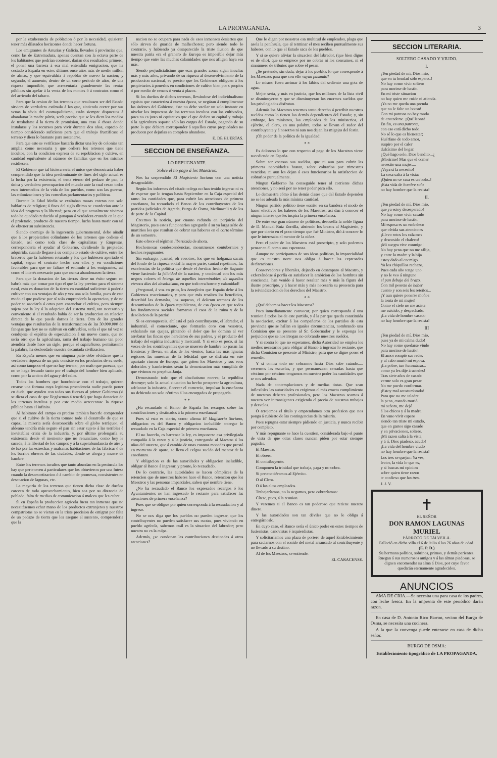LA PROPAGANDA. 3
por la exuberancia de poblacion ó por la necesidad, quisieran tener más dilatados horizontes donde hacer fortuna.
Los emigrantes de Asturias y Galicia, llevados á provincias que, como las de Extremadura, apenas cuentan con la octava parte de los habitantes que podrían contener, darían dos resultados: primero, el poner una barrera á esa mal entendida emigracion, que ha costado á España en estos últimos once años más de medio millon de almas, y que equivaldría á repoblar de nuevo la nacion; y segundo, el aumento, dentro de un corto período de años, de una riqueza imponible, que acrecentaría grandemente las rentas públicas sin apelar á la venta de los montes ó á contratos como el del arriendo del tabaco.
Para que la cesion de los terrenos que resultasen ser del Estado sirviera de verdadero estímulo á los que, sintiendo correr por sus venas la sávia del cosmopolitismo, están siempre dispuestos á abandonar la madre pátria, sería preciso que se les diera los medios de trasladarse á la tierra de promision, una casa ó choza donde instalarse y los recursos para vivir durante dos años, espacio de tiempo considerado suficiente para que el trabajo fructificase el terreno y diera lo bastante para sostenerse.
Para que esto se verificase bastaría dictar una ley de colonias tan amplia como necesaria y que cediera los terrenos que tiene incultos, con la condicion expresa de su repoblacion y cultivo, en cantidad equivalente al número de familias que en los mismos residiesen.
El Gobierno que tal hiciera sería el único que demostraría haber comprendido que la idea predominante de fines del siglo actual es la lucha por la existencia, el tema eterno del pedazo de pan, la única y verdadera preocupacion del mundo ante la cual cesan todos esos intermedios de la vida de los pueblos, como son las guerras, las colonizaciones y las comedias parlamentarias y políticas.
Durante la Edad Media se exaltaban masas enteras con solo hablarles de religion; á fines del siglo último se enardecian ante la idea del progreso y la libertad; pero en el que actualmente vivimos todo ha quedado reducido al ganapan ó verdadera cruzada en la que el proletario, producto de nuestro tiempo, lucha hasta morir con tal de obtener su subsistencia.
Siendo enemigo de la ingerencia gubernamental, debo añadir que á los propietarios colindantes de los terrenos que cediese el Estado, así como toda clase de capitalistas y Empresas, corresponderia el ayudar al Gobierno, dividiendo la propiedad adquirida, cuando llegase á su completo estado de cultivo, entre los braceros que la hubiesen roturado y los que hubiesen aportado el capital, segun el contrato hecho con ellos y en condiciones favorables para que no faltase el estímulo á los emigrantes, así como el interés necesario para que nunca abandonasen la tierra.
Para que la donacion de las tierras diese un éxito seguro no habría más que tomar por tipo el que la ley previno para el sistema rural, esto es donacion de la tierra en cantidad suficiente á poderla cultivar con sus ventajas de año y vez una sola familia, pues de este modo el que pudiese por sí solo emprendería la operacion, y de no poder se asociaría á otros para ensanchar el cultivo, pero siempre sujeto por la ley á la adopcion del sistema rural, tan necesario y conveniente si el resultado había de ser la produccion en relacion directa de lo que puede darnos la tierra. Otra de las grandes ventajas que resultarían de la transformacion de las 30.000.000 de fanegas que hoy no se cultivan en cultivables, sería el que tal vez se condujese el espíritu de especulacion á un nuevo cauce, que no sería otro que la agricultura, rama del trabajo humano tan poco atendida desde hace un siglo, porque el capitalismo, permítaseme la palabra, ha desbordado nuestra decantada civilizacion.
En España menos que en ninguna parte debe olvidarse que la verdadera riqueza de un país consiste en los productos de su suelo, así como tampoco el que no hay terreno, por malo que parezca, que no se haga fecundo tanto por el trabajo del hombre bien aplicado, como por la accion del agua y del calor.
Todos los hombres que honrándose con el trabajo, quieran crearse una fortuna cuya legitima procedencia nadie pueda poner en duda, que ayuden con todas sus fuerzas al primer Gobierno (si se diera el caso de que llegásemos á tenerlo) que haga donacion de los terrenos incultos y por este medio acrecentase la riqueza pública hasta el infinito.
Al habitante del campo es preciso tambien hacerle comprender que si el cultivo de la tierra tomase todo el desarrollo de que es capaz, la miseria sería desconocida sobre el globo terráqueo, el aldeano tendría más seguro el pan sin estar sujeto á las terribles é inevitables crisis de la industria, y, por último prolongaría su existencia desde el momento que no renunciase, como hoy le sucede, á la libertad de los campos y á la superabundancia de aire y de luz por las estrechas y malsanas habitaciones de las fábricas ó de los barrios obreros de las ciudades, donde se ahoga y muere de hambre.
Entre los terrenos incultos que tanto abundan en la península los hay que pertenecen á particulares que los obtuvieron por una futesa cuando la desamortizacion ó á cambio de promesas, consistentes en desecacion de lagunas, etc.
La mayoría de los terrenos que tienen dicha clase de dueños carecen de todo aprovechamiento, bien sea por su distancia de poblado, falta de medios de comunicacion ó maleza que les cubre.
Si en España la produccion agrícola fuera tan inmensa que no necesitásemos echar mano de los productos extranjeros y nuestros compatriotas no se vieran en la triste precision de emigrar por falta de un pedazo de tierra que les asegure el sustento, comprenderia que la
nacion no se ocupara para nada de esos inmensos desiertos que sólo sirven de guarida de malhechores; pero siendo todo lo contrario, y habiendo ya desaparecido la triste ilusion de que nuestra patria era el granero de Europa es imposible dejar más tiempo que entre las muchas calamidades que nos afligen haya esa más.
Siendo perjudicialísimo que esas grandes zonas sigan incultas más y más años, privando de su riqueza al desenvolvimiento de la produccion nacional, es preciso que los Gobiernos obliguen á los propietarios á ponerlos en condiciones de cultivo bien por s propios ó por medio de censos ó venta á plazos.
Si los dueños de dichos terrenos, llevándose del individualismo egoista que caracteriza á nuestra época, se negáran á cumplimentar las órdenes del Gobierno, éste no debe vacilar un solo instante en nivelar los impuestos de los terrenos incultos con los cultivados, pues no es justo ni equitativo que el que dedica su capital y trabajo á la agricultura soporte sólo las cargas del Estado, pagando de su parte lo que debiera corresponder á aquellos cuyas propiedades no producen por dejarlas en completo abandono.
E. DE HUERTAS.
SECCION DE ENSEÑANZA.
LO REPUGNANTE.
Sobre el no pago á los Maestros.
Nos ha sorprendido El Magisterio Soriano con una noticia desagradable.
Según los informes del citado colega no han tenido ingreso ni es de esperar que lo tengan hasta Septiembre en la Caja especial del ramo las cantidades que, para cubrir las atenciones de primera enseñanza, ha recaudado el Banco de los contribuyentes de los partidos judiciales de Agreda, Burgo de Osma, Medinaceli y de los de parte de la Capital.
Creemos la noticia, por cuanto redunda en perjuicio del Magisterio, pues estos funcionarios agregarán á su ya larga série de martirios los que resultan de cobrar sus haberes en el corto término de un semestre.
Esto ofrece el régimen liberticida de ahora.
Bochornosas condescendencias, monstruosos contubernios y hechos repugnantes.
Sin embargo, ¡cantad, oh vosotros, los que en holganza sacais del fondo de la riqueza social la mayor parte, cantad repetimos, las excelencias de la política que desde el heróico hecho de Sagunto viene haciendo la felicidad de la nacion, y condenad con los más negros colores el letargo de aquellos interminables, de aquellos eternos dias del absolutismo, en que todo era horror y calamidad!
¡Pregonad, á voz en grito, los beneficios que España debe á los Gobiernos reaccionarios, y para que más resalten los beneficios, describid las demasías, los saqueos, el delirum tremens de los descamisados de la época republicana, de esa época en que todos los fundamentos sociales formaron el caos de la ruina y de la desolacion de la patria!
Si os enronqueceis, ahí está el país contribuyente, el labrador, el industrial, el comerciante, que formarán coro con vosotros, exhalando sus quejas, pintando el dolor que les domina al ver arrebatar las fincas que heredaron de sus padres, y el producto del trabajo del espíritu industrial y mercantil. Y si esto es poco, si las voces de los contribuyentes que se mueren de hambre no pasan las fronteras y llevan, en alas de los vientos, hasta las más ignatas regiones las muestras de la felicidad que se disfruta en este apartado rincon de Europa, que griten los Maestros y sus ecos doloridos y hambrientos serán la demostracion más cumplida de que vivimos en perpétua Jauja.
Demostrando todo que el absolutismo enerva; la república destruye; solo la actual situacion ha hecho prosperar la agricultura, adelantar la industria, florecer el comercio, impulsar la enseñanza no debiendo un solo céntimo á los encargados de propagarla.
* *
¿Ha recaudado el Banco de España los recargos sobre las contribuciones y destinados á la primera enseñanza?
Pues si esto es cierto, como afirma El Magisterio Soriano, obligacion es del Banco y obligacion ineludible entregar lo recaudado en la Caja especial de primera enseñanza.
El no hacerlo, es barrenar la ley, es imponerse esa privilegiada compañía á la razon y á la justicia, entregando al Maestro á las uñas del usurero, que á cambio de unas cuantas monedas que prestó en momento de apuro, se lleva el exíguo sueldo del mentor de la enseñanza.
Y obligacion es de las autoridades y obligacion ineludible, obligar al Banco á ingresar, y pronto, lo recaudado.
De lo contrario, las autoridades se hacen cómplices de la retencion que de nuestros haberes hace el Banco, retencion que los Maestros y las personas imparciales, saben qué nombre tiene.
¿No ha recaudado el Banco los expresados recargos ó los Ayuntamientos no han ingresado lo restante para satisfacer las atenciones de primera enseñanza?
Pues que se obligue por quien corresponda á la recaudacion y al ingreso.
No se nos diga que los pueblos no pueden ingresar, que los contribuyentes no pueden satisfacer sus cuotas, pues viviendo en pueblo agrícola, sabemos cuál es la situacion del labrador; pero nuestra no es la culpa.
Además, ¿se condonan las contribuciones destinadas á otras atenciones?
Que lo digan por nosotros esa multitud de empleados, plaga que asola la península, que al terminar el mes reciben puntualmente sus haberes, con lo que el Estado saca de los pueblos.
Y si se quiere aliviar la situacion del labrador, (que bien digno es de ello), que se empiece por no cobrar ni los consumos, ni el sinnúmero de tributos que sobre él pesan.
¿Se pretende, sin duda, dejar á los pueblos lo que corresponde á los Maestros para que con ello vayan pasando?
Lo mismo fuera arrimar á los lábios del sediento una gota de agua.
Mejor sería, y más en justicia, que los millones de la lista civil se disminuyeran y que se disminuyeran los enormes sueldos que los privilegiados disfrutan.
Además los Maestros tenemos tanto derecho á percibir nuestros sueldos como lo tienen los demás dependientes del Estado; y, sin embargo, los ministros, los empleados de los ministerios, el ejército, el clero, en una palabra, todos se llevan el sudor del contribuyente y á nosotros ni aun nos dejan las migajas del festin.
¡Oh poder de la política de la igualdad!
* *
Es doloroso lo que con respecto al pago de los Maestros viene sucediendo en España.
Sobre ser escasos sus sueldos, que ni aun para cubrir las primeras necesidades bastan, sobre cobrarlos por trimestres vencidos, ni aun les dejan á esos funcionarios la satisfaccion de cobrarlos puntualmente.
Ningun Gobierno ha conseguido tener al corriente dichas atenciones, y no será por no tener poder para ello.
Lo demuestra cómo á las demás clases que del Estado dependen no se les adeuda la más mínima cantidad.
Ningun partido político tiene escrito en su bandera el modo de hacer efectivos los haberes de los Maestros; así dan á conocer el ningun interés que les inspira la primera enseñanza.
De entre ese gran número de políticos, descuella la noble figura de D. Manuel Ruiz Zorrilla, abriendo los brazos al Magisterio, y que por cierto en el poco tiempo que fué Ministro, dió á conocer lo que le interesaba el mentor de la niñez.
Pero el padre de los Maestros está proscripto, y solo podemos pensar en él como una esperanza.
Aunque no participamos de sus ideas políticas, la imparcialidad que es nuestro norte nos obliga á hacer las expresadas declaraciones.
Conservadores y liberales, dejando en desamparo al Maestro, y exforzándose á porfía en satisfacer la ambicion de los hombres sin conciencia, han venido á hacer resaltar más y más la figura del ilustre proscripto, y á hacer más y más necesaria su presencia para la reivindicacion de los derechos del Maestro.
* *
¿Qué debemos hacer los Maestros?
Pues inmediatamente convocar, por quien corresponda á una reunion á todos los de este partido, y á la par que queda constituida la asociacion, excitar á los compañeros de los partidos de esta provincia que se hallan en iguales circunstancias, nombrando una Comision que se presente al Sr. Gobernador y le exponga los perjuicios que se nos irrogan no cobrando nuestros sueldos.
Y si contra lo que no esperamos, dicha Autoridad no emplea los medios necesarios para obligar al Banco á ingresar lo restante, que dicha Comision se presente al Ministro, para que se digne poner el remedio.
Y si contra todo no cobramos hasta Dios sabe cuándo..... cerremos las escuelas, y que permanezcan cerradas hasta que céntimo por céntimo tengamos en nuestro poder las cantidades que se nos adeudan.
Nada de contemplaciones y de medias tintas. Que sean inflexibles las autoridades en exigirnos el más exacto cumplimiento de nuestros deberes profesionales, pero los Maestros seamos á nuestra vez intransigentes exigiendo el precio de nuestros trabajos y desvelos.
O arrojemos el título y emprendamos otra profesion que nos ponga á cubierto de las contingencias de la miseria.
Pues repugna estar siempre pidiendo en justicia, y nunca recibir por completo.
Y más repugnante se hace la cuestion, considerada bajo el punto de vista de que otras clases nuncan piden por estar siempre pagadas.
El Maestro.
El obrero.
El contribuyente.
Componen la trinidad que trabaja, paga y no cobra.
Si perteneciéramos al Ejército.
O al Clero.
O á los altos empleados.
Trabajaríamos, no lo negamos, pero cobraríamos:
Cítese, pues, á la reunion.
Y veremos si el Banco es tan poderoso que retiene nuestro dinero.
Y las autoridades son tan déviles que no le obliga á entregárnoslo.
En cuyo caso, el Banco sería el único poder en estos tiempos de fusionistas, canovistas é izquierdistas.
Y solicitaríamos una plaza de portero de aquel Establecimiento para saciarnos con el sonido del metal arrancado al contribuyente y no llevado á su destino.
Al de los Maestros, se entiende.
EL CARACENSE.
SECCION LITERARIA.
SOLTERO CASADO Y VIUDO.
I.
¡Ten piedad de mí, Dios mio,
que en tu bondad sólo espero..!
No hay como vivir soltero
para morirse de hastío.
En mi triste situacion
no hay quien me cuide ni atienda.
¡Ya no me queda una prenda
que no le falte un boton!
Con mi patrona no hay modo
de entenderse. ¡Qué leona!
En fin, es una patrona,
con eso está dicho todo.
No sé lo que es bienestar;
Huérfano de todo amor,
suspiro por el calor
dulcísimo del hogar.
¿Qué hago solo, Dios bendito...¿
¡Morirme! Mas que el comer
necesito una mujer....
¡Vaya si la necesito!
La cosa salta á la vista:
¡Quien no se casa es un bolo..!
¡Esta vida de hombre solo
no hay hombre que la resista!
II.
¡Ten piedad de mí, Dios mio,
que ya estoy desesperado!
No hay como vivir casado
para morirse de hastío.
Mi esposa es un embeleco
que olvida sus atenciones
¡Llevo rotos los calzones
y descosido el chaleco!
¡Mi suegra vive conmigo!
No hay pena que no me aflija,
y entre la madre y la hija
estoy dado al enemigo.
Ya los chiquillos rechazo,
Pues cada año tengo uno
y no le veo á ninguno
el pan debajo del brazo.
Con mil pesetas de haber
cuento y son seis los retoños...
¡Y aun quiere ponerse moños
la tonta de mi mujer!
Como el cielo no me asista
me suicido, y despachado.
¡La vida de hombre casado
no hay hombre que la resista!
III
¡Ten piedad de mí, Dios mio,
pues ya de mi calma dudo!
No hay como quedarse viudo
para morirse de hastío!
El amor rompió sus redes
y al cabo murió mi esposa.
¡La pobre, tan hacendosa...
como ya les dije á ustedes!
Tras siete años de casado
verme solo es gran pesar.
No me puedo conformar.
¡Estoy mal acostumbrado!
Para que no me taladre
la pena, cuando murió
mi señora, me dejó
á los chicos y á la madre.
En vano vivir espero
siendo tan triste mi estado,
que en gastos sigo casado
y en privaciones, soltero.
¡Mi razon salta á la vista,
y á tí, Dios piadoso, acudo!
¡La vida del hombre viudo
no hay hombre que la resista!
Los tres se quejan: Ya ves,
lector, la vida lo que es,
y si buscas mi opinion
sobre quien tiene razon
te confieso que los tres.
J. J. V.
✝
EL SEÑOR
DON RAMON LAGUNAS MURIEL
PÁRROCO DE TALVEILA.
Falleció en dicha villa el 6 de Julio á los 76 años de edad.
(E. P. D.)
Su hermana política, sobrinos, primos, y demás parientes.
Ruegan á sus numerosos amigos y á las almas piadosas, se dignen encomendar su alma á Dios, por cuyo favor quedarán eternamente agradecidos.
ANUNCIOS
AMA DE CRIA.—Se necesita una para casa de los padres, con leche fresca. En la imprenta de este periódico darán razon.
En casa de D. Antonio Rico Barron, vecino del Burgo de Osma, se necesita una cocinera.
A la que la convenga puede enterarse en casa de dicho señor.
BURGO DE OSMA:
Establecimiento tipográfico de LA PROPAGANDA.